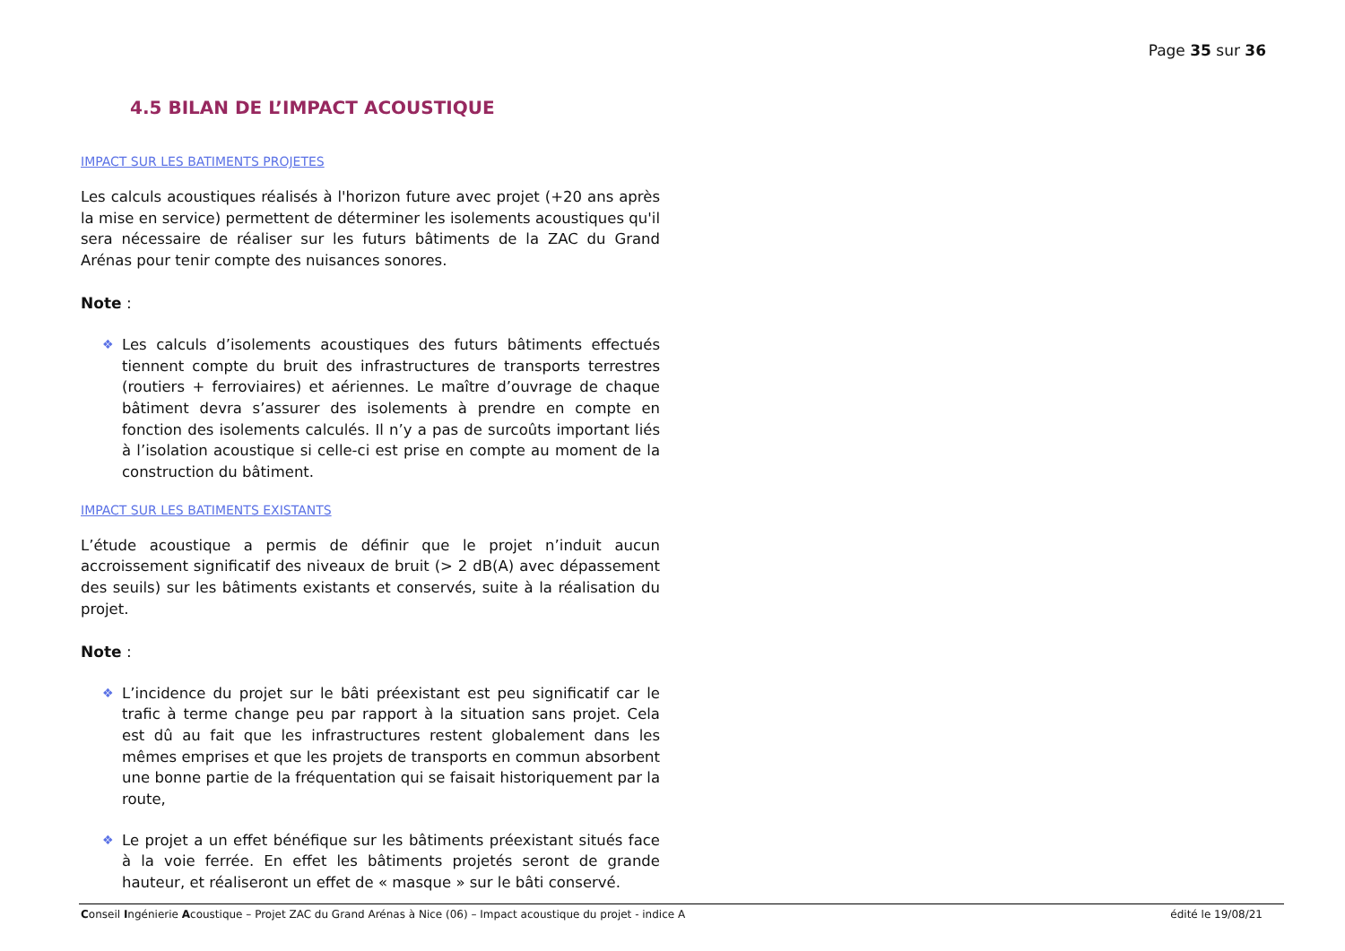Page 35 sur 36
4.5 BILAN DE L’IMPACT ACOUSTIQUE
IMPACT SUR LES BATIMENTS PROJETES
Les calculs acoustiques réalisés à l'horizon future avec projet (+20 ans après la mise en service) permettent de déterminer les isolements acoustiques qu'il sera nécessaire de réaliser sur les futurs bâtiments de la ZAC du Grand Arénas pour tenir compte des nuisances sonores.
Note :
❖
Les calculs d’isolements acoustiques des futurs bâtiments effectués tiennent compte du bruit des infrastructures de transports terrestres (routiers + ferroviaires) et aériennes. Le maître d’ouvrage de chaque bâtiment devra s’assurer des isolements à prendre en compte en fonction des isolements calculés. Il n’y a pas de surcoûts important liés à l’isolation acoustique si celle-ci est prise en compte au moment de la construction du bâtiment.
IMPACT SUR LES BATIMENTS EXISTANTS
L’étude acoustique a permis de définir que le projet n’induit aucun accroissement significatif des niveaux de bruit (> 2 dB(A) avec dépassement des seuils) sur les bâtiments existants et conservés, suite à la réalisation du projet.
Note :
❖
L’incidence du projet sur le bâti préexistant est peu significatif car le trafic à terme change peu par rapport à la situation sans projet. Cela est dû au fait que les infrastructures restent globalement dans les mêmes emprises et que les projets de transports en commun absorbent une bonne partie de la fréquentation qui se faisait historiquement par la route,
❖
Le projet a un effet bénéfique sur les bâtiments préexistant situés face à la voie ferrée. En effet les bâtiments projetés seront de grande hauteur, et réaliseront un effet de « masque » sur le bâti conservé.
Conseil Ingénierie Acoustique – Projet ZAC du Grand Arénas à Nice (06) – Impact acoustique du projet - indice A
édité le 19/08/21